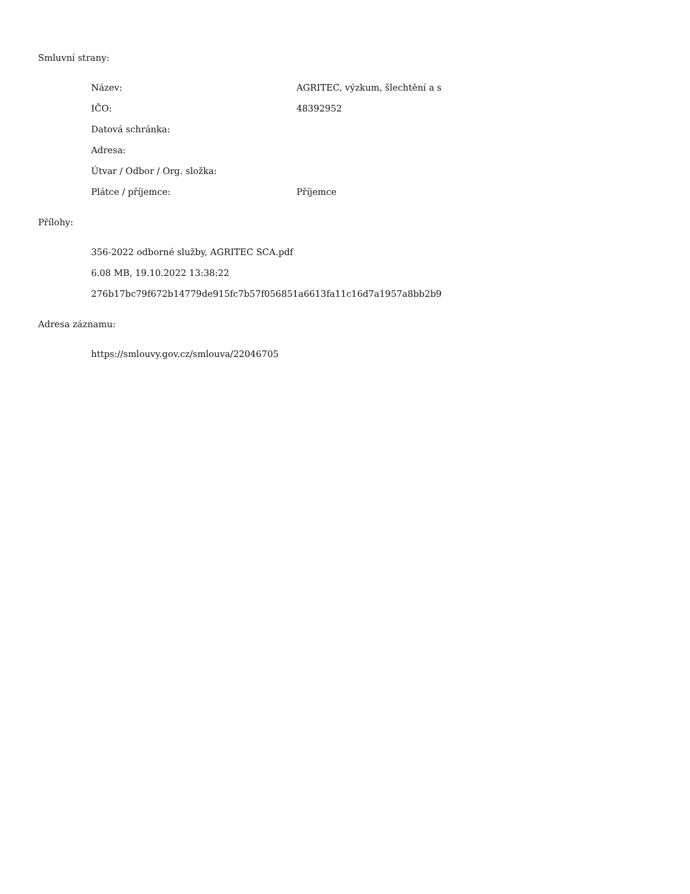Smluvní strany:
| Název: | AGRITEC, výzkum, šlechtění a s |
| IČO: | 48392952 |
| Datová schránka: | |
| Adresa: | |
| Útvar / Odbor / Org. složka: | |
| Plátce / příjemce: | Příjemce |
Přílohy:
356-2022 odborné služby, AGRITEC SCA.pdf
6.08 MB, 19.10.2022 13:38:22
276b17bc79f672b14779de915fc7b57f056851a6613fa11c16d7a1957a8bb2b9
Adresa záznamu:
https://smlouvy.gov.cz/smlouva/22046705